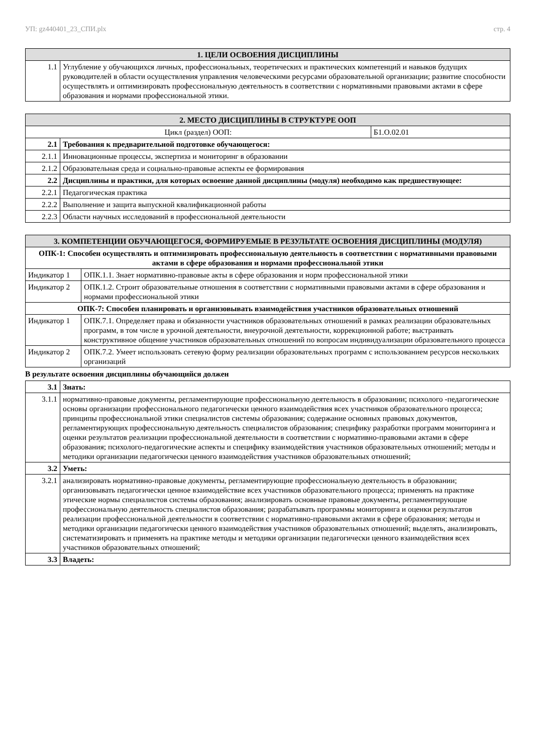УП: gz440401_23_СПИ.plx стр. 4
| 1. ЦЕЛИ ОСВОЕНИЯ ДИСЦИПЛИНЫ | |
| --- | --- |
| 1.1 | Углубление у обучающихся личных, профессиональных, теоретических и практических компетенций и навыков будущих руководителей в области осуществления управления человеческими ресурсами образовательной организации; развитие способности осуществлять и оптимизировать профессиональную деятельность в соответствии с нормативными правовыми актами в сфере образования и нормами профессиональной этики. |
| 2. МЕСТО ДИСЦИПЛИНЫ В СТРУКТУРЕ ООП | | |
| --- | --- | --- |
| Цикл (раздел) ООП: | | Б1.О.02.01 |
| 2.1 | Требования к предварительной подготовке обучающегося: | |
| 2.1.1 | Инновационные процессы, экспертиза и мониторинг в образовании | |
| 2.1.2 | Образовательная среда и социально-правовые аспекты ее формирования | |
| 2.2 | Дисциплины и практики, для которых освоение данной дисциплины (модуля) необходимо как предшествующее: | |
| 2.2.1 | Педагогическая практика | |
| 2.2.2 | Выполнение и защита выпускной квалификационной работы | |
| 2.2.3 | Области научных исследований в профессиональной деятельности | |
| 3. КОМПЕТЕНЦИИ ОБУЧАЮЩЕГОСЯ, ФОРМИРУЕМЫЕ В РЕЗУЛЬТАТЕ ОСВОЕНИЯ ДИСЦИПЛИНЫ (МОДУЛЯ) | |
| --- | --- |
| ОПК-1: Способен осуществлять и оптимизировать профессиональную деятельность в соответствии с нормативными правовыми актами в сфере образования и нормами профессиональной этики | |
| Индикатор 1 | ОПК.1.1. Знает нормативно-правовые акты в сфере образования и норм профессиональной этики |
| Индикатор 2 | ОПК.1.2. Строит образовательные отношения в соответствии с нормативными правовыми актами в сфере образования и нормами профессиональной этики |
| ОПК-7: Способен планировать и организовывать взаимодействия участников образовательных отношений | |
| Индикатор 1 | ОПК.7.1. Определяет права и обязанности участников образовательных отношений в рамках реализации образовательных программ, в том числе в урочной деятельности, внеурочной деятельности, коррекционной работе; выстраивать конструктивное общение участников образовательных отношений по вопросам индивидуализации образовательного процесса |
| Индикатор 2 | ОПК.7.2. Умеет использовать сетевую форму реализации образовательных программ с использованием ресурсов нескольких организаций |
В результате освоения дисциплины обучающийся должен
| 3.1 | Знать: |
| 3.1.1 | нормативно-правовые документы, регламентирующие профессиональную деятельность в образовании; психолого -педагогические основы организации профессионального педагогически ценного взаимодействия всех участников образовательного процесса; принципы профессиональной этики специалистов системы образования; содержание основных правовых документов, регламентирующих профессиональную деятельность специалистов образования; специфику разработки программ мониторинга и оценки результатов реализации профессиональной деятельности в соответствии с нормативно-правовыми актами в сфере образования; психолого-педагогические аспекты и специфику взаимодействия участников образовательных отношений; методы и методики организации педагогически ценного взаимодействия участников образовательных отношений; |
| 3.2 | Уметь: |
| 3.2.1 | анализировать нормативно-правовые документы, регламентирующие профессиональную деятельность в образовании; организовывать педагогически ценное взаимодействие всех участников образовательного процесса; применять на практике этические нормы специалистов системы образования; анализировать основные правовые документы, регламентирующие профессиональную деятельность специалистов образования; разрабатывать программы мониторинга и оценки результатов реализации профессиональной деятельности в соответствии с нормативно-правовыми актами в сфере образования; методы и методики организации педагогически ценного взаимодействия участников образовательных отношений; выделять, анализировать, систематизировать и применять на практике методы и методики организации педагогически ценного взаимодействия всех участников образовательных отношений; |
| 3.3 | Владеть: |